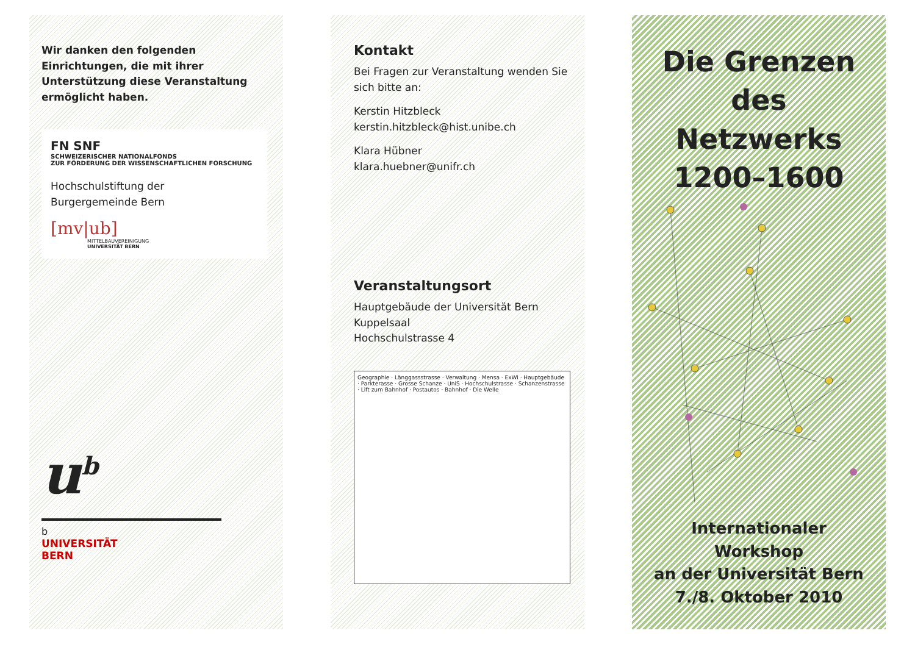Wir danken den folgenden Einrichtungen, die mit ihrer Unterstützung diese Veranstaltung ermöglicht haben.
FN SNF
SCHWEIZERISCHER NATIONALFONDS
ZUR FÖRDERUNG DER WISSENSCHAFTLICHEN FORSCHUNG
Hochschulstiftung der
Burgergemeinde Bern
[mv|ub]
MITTELBAUVEREINIGUNG
UNIVERSITÄT BERN
u<sup>b</sup>
b
UNIVERSITÄT
BERN
Kontakt
Bei Fragen zur Veranstaltung wenden Sie sich bitte an:
Kerstin Hitzbleck
kerstin.hitzbleck@hist.unibe.ch
Klara Hübner
klara.huebner@unifr.ch
Veranstaltungsort
Hauptgebäude der Universität Bern
Kuppelsaal
Hochschulstrasse 4
Geographie · Länggassstrasse · Verwaltung · Mensa · ExWi · Hauptgebäude · Parkterasse · Grosse Schanze · UniS · Hochschulstrasse · Schanzenstrasse · Lift zum Bahnhof · Postautos · Bahnhof · Die Welle
Die Grenzen
des Netzwerks
1200–1600
Internationaler Workshop
an der Universität Bern
7./8. Oktober 2010